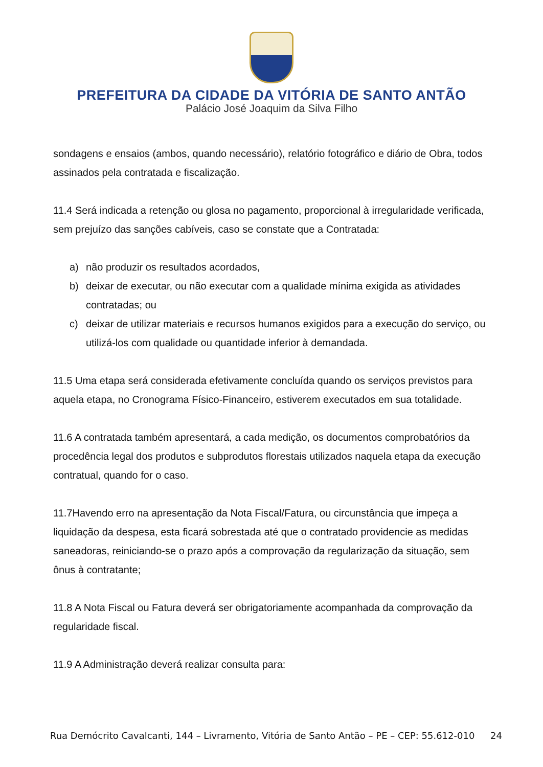PREFEITURA DA CIDADE DA VITÓRIA DE SANTO ANTÃO
Palácio José Joaquim da Silva Filho
sondagens e ensaios (ambos, quando necessário), relatório fotográfico e diário de Obra, todos assinados pela contratada e fiscalização.
11.4 Será indicada a retenção ou glosa no pagamento, proporcional à irregularidade verificada, sem prejuízo das sanções cabíveis, caso se constate que a Contratada:
a) não produzir os resultados acordados,
b) deixar de executar, ou não executar com a qualidade mínima exigida as atividades contratadas; ou
c) deixar de utilizar materiais e recursos humanos exigidos para a execução do serviço, ou utilizá-los com qualidade ou quantidade inferior à demandada.
11.5 Uma etapa será considerada efetivamente concluída quando os serviços previstos para aquela etapa, no Cronograma Físico-Financeiro, estiverem executados em sua totalidade.
11.6 A contratada também apresentará, a cada medição, os documentos comprobatórios da procedência legal dos produtos e subprodutos florestais utilizados naquela etapa da execução contratual, quando for o caso.
11.7Havendo erro na apresentação da Nota Fiscal/Fatura, ou circunstância que impeça a liquidação da despesa, esta ficará sobrestada até que o contratado providencie as medidas saneadoras, reiniciando-se o prazo após a comprovação da regularização da situação, sem ônus à contratante;
11.8 A Nota Fiscal ou Fatura deverá ser obrigatoriamente acompanhada da comprovação da regularidade fiscal.
11.9 A Administração deverá realizar consulta para:
Rua Demócrito Cavalcanti, 144 – Livramento, Vitória de Santo Antão – PE – CEP: 55.612-010 24